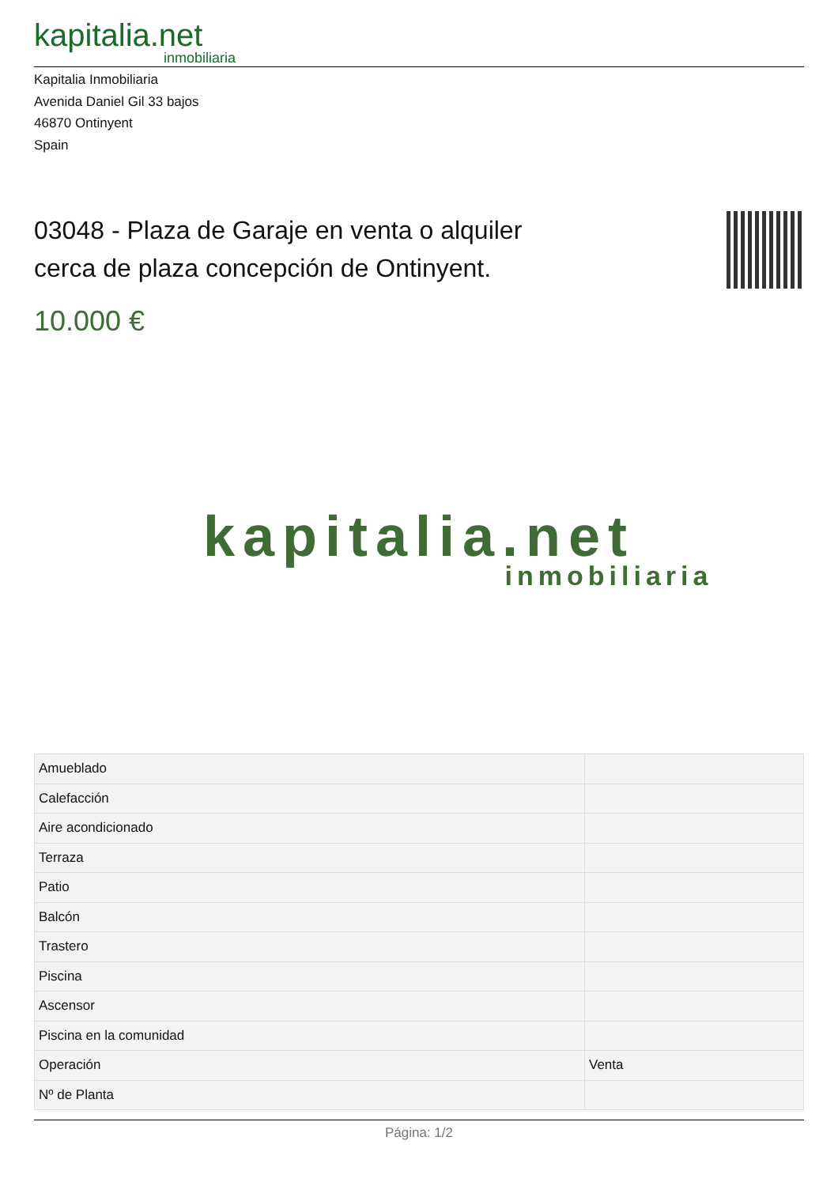kapitalia.net
inmobiliaria
Kapitalia Inmobiliaria
Avenida Daniel Gil 33 bajos
46870 Ontinyent
Spain
03048 - Plaza de Garaje en venta o alquiler cerca de plaza concepción de Ontinyent.
10.000 €
kapitalia.net
inmobiliaria
| Amueblado | |
| Calefacción | |
| Aire acondicionado | |
| Terraza | |
| Patio | |
| Balcón | |
| Trastero | |
| Piscina | |
| Ascensor | |
| Piscina en la comunidad | |
| Operación | Venta |
| Nº de Planta | |
Página: 1/2